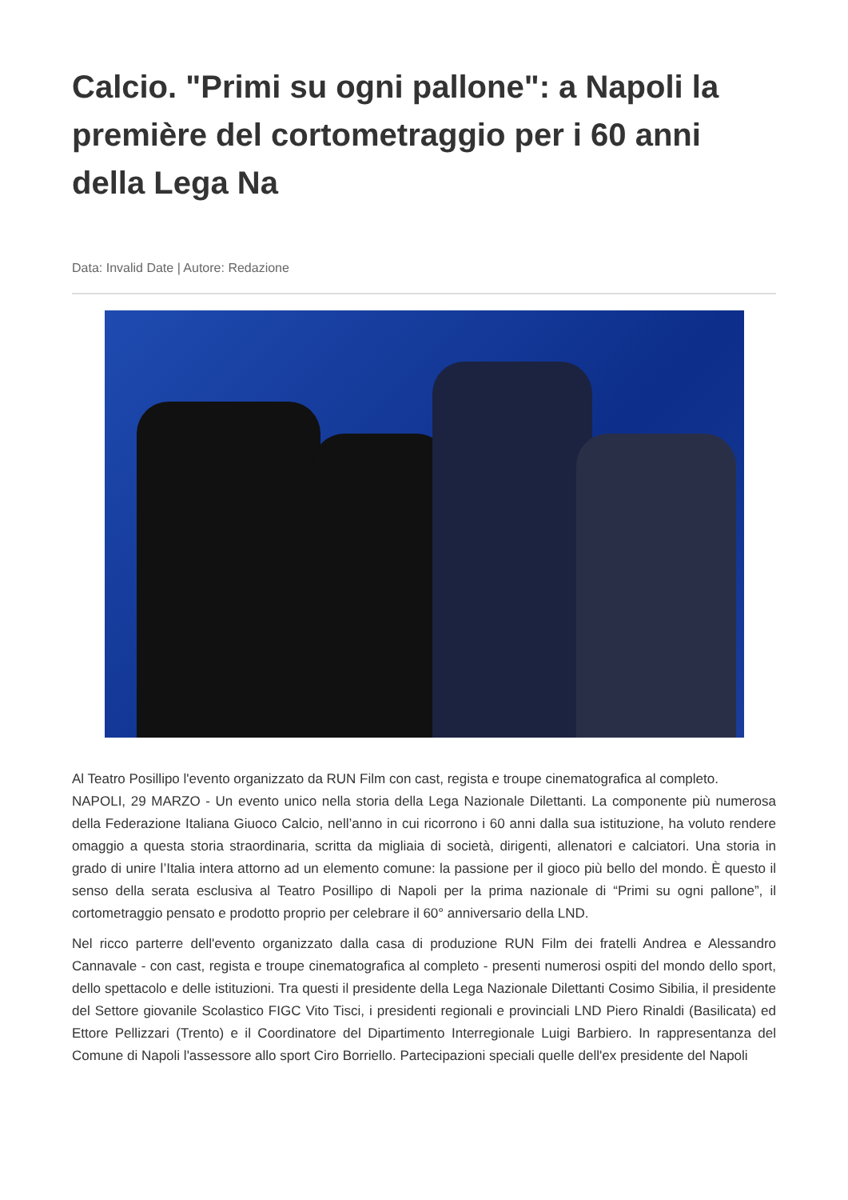Calcio. "Primi su ogni pallone": a Napoli la première del cortometraggio per i 60 anni della Lega Na
Data: Invalid Date | Autore: Redazione
Al Teatro Posillipo l'evento organizzato da RUN Film con cast, regista e troupe cinematografica al completo.
NAPOLI, 29 MARZO - Un evento unico nella storia della Lega Nazionale Dilettanti. La componente più numerosa della Federazione Italiana Giuoco Calcio, nell’anno in cui ricorrono i 60 anni dalla sua istituzione, ha voluto rendere omaggio a questa storia straordinaria, scritta da migliaia di società, dirigenti, allenatori e calciatori. Una storia in grado di unire l’Italia intera attorno ad un elemento comune: la passione per il gioco più bello del mondo. È questo il senso della serata esclusiva al Teatro Posillipo di Napoli per la prima nazionale di “Primi su ogni pallone”, il cortometraggio pensato e prodotto proprio per celebrare il 60° anniversario della LND.
Nel ricco parterre dell'evento organizzato dalla casa di produzione RUN Film dei fratelli Andrea e Alessandro Cannavale - con cast, regista e troupe cinematografica al completo - presenti numerosi ospiti del mondo dello sport, dello spettacolo e delle istituzioni. Tra questi il presidente della Lega Nazionale Dilettanti Cosimo Sibilia, il presidente del Settore giovanile Scolastico FIGC Vito Tisci, i presidenti regionali e provinciali LND Piero Rinaldi (Basilicata) ed Ettore Pellizzari (Trento) e il Coordinatore del Dipartimento Interregionale Luigi Barbiero. In rappresentanza del Comune di Napoli l'assessore allo sport Ciro Borriello. Partecipazioni speciali quelle dell'ex presidente del Napoli